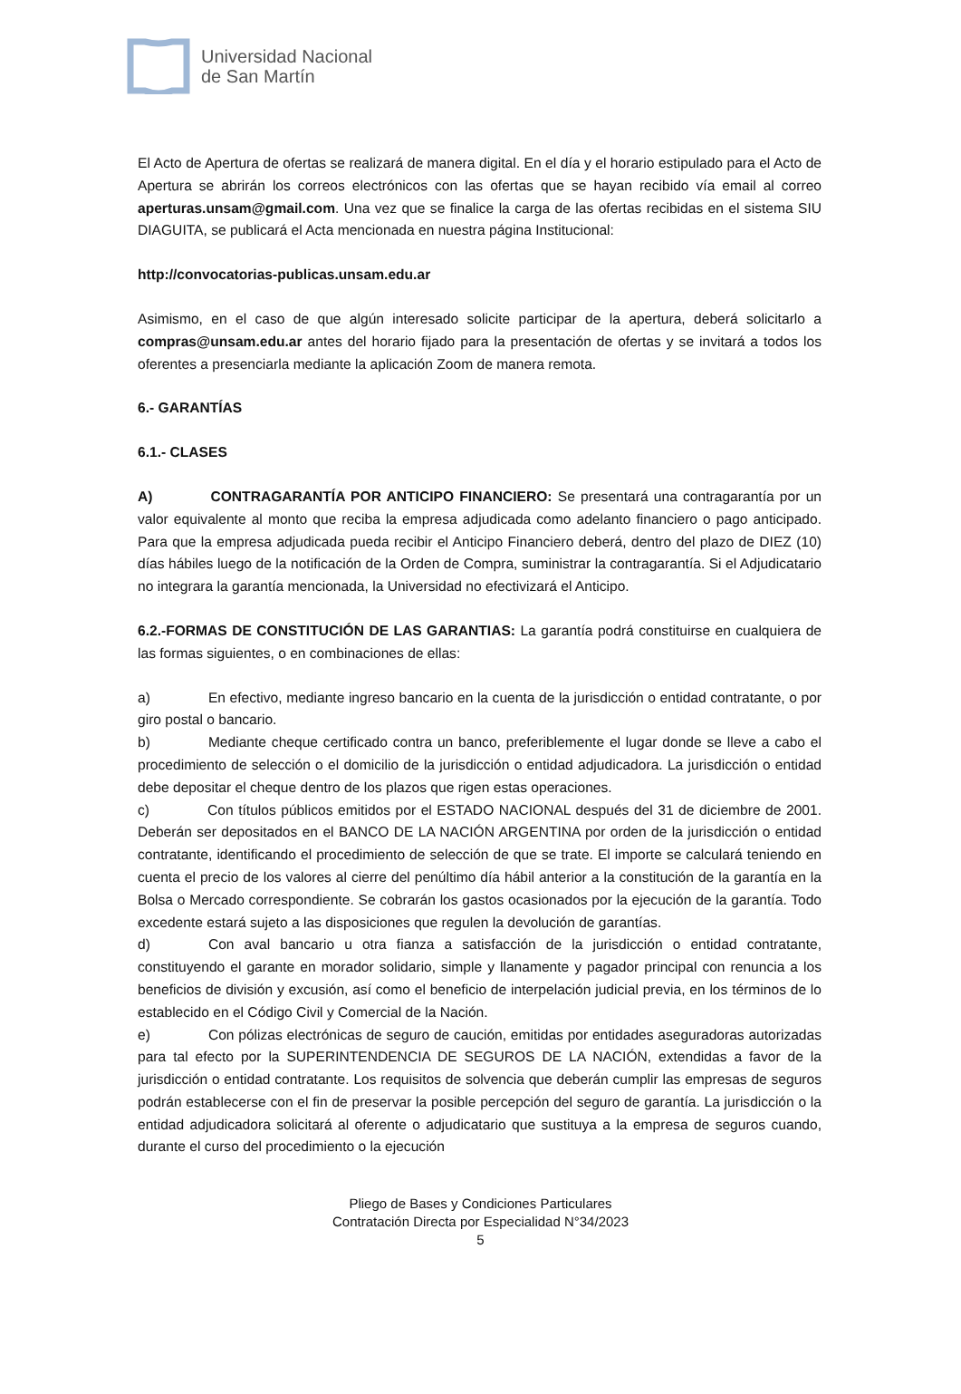Universidad Nacional
de San Martín
El Acto de Apertura de ofertas se realizará de manera digital. En el día y el horario estipulado para el Acto de Apertura se abrirán los correos electrónicos con las ofertas que se hayan recibido vía email al correo aperturas.unsam@gmail.com. Una vez que se finalice la carga de las ofertas recibidas en el sistema SIU DIAGUITA, se publicará el Acta mencionada en nuestra página Institucional:
http://convocatorias-publicas.unsam.edu.ar
Asimismo, en el caso de que algún interesado solicite participar de la apertura, deberá solicitarlo a compras@unsam.edu.ar antes del horario fijado para la presentación de ofertas y se invitará a todos los oferentes a presenciarla mediante la aplicación Zoom de manera remota.
6.- GARANTÍAS
6.1.- CLASES
A) CONTRAGARANTÍA POR ANTICIPO FINANCIERO: Se presentará una contragarantía por un valor equivalente al monto que reciba la empresa adjudicada como adelanto financiero o pago anticipado. Para que la empresa adjudicada pueda recibir el Anticipo Financiero deberá, dentro del plazo de DIEZ (10) días hábiles luego de la notificación de la Orden de Compra, suministrar la contragarantía. Si el Adjudicatario no integrara la garantía mencionada, la Universidad no efectivizará el Anticipo.
6.2.-FORMAS DE CONSTITUCIÓN DE LAS GARANTIAS: La garantía podrá constituirse en cualquiera de las formas siguientes, o en combinaciones de ellas:
a) En efectivo, mediante ingreso bancario en la cuenta de la jurisdicción o entidad contratante, o por giro postal o bancario.
b) Mediante cheque certificado contra un banco, preferiblemente el lugar donde se lleve a cabo el procedimiento de selección o el domicilio de la jurisdicción o entidad adjudicadora. La jurisdicción o entidad debe depositar el cheque dentro de los plazos que rigen estas operaciones.
c) Con títulos públicos emitidos por el ESTADO NACIONAL después del 31 de diciembre de 2001. Deberán ser depositados en el BANCO DE LA NACIÓN ARGENTINA por orden de la jurisdicción o entidad contratante, identificando el procedimiento de selección de que se trate. El importe se calculará teniendo en cuenta el precio de los valores al cierre del penúltimo día hábil anterior a la constitución de la garantía en la Bolsa o Mercado correspondiente. Se cobrarán los gastos ocasionados por la ejecución de la garantía. Todo excedente estará sujeto a las disposiciones que regulen la devolución de garantías.
d) Con aval bancario u otra fianza a satisfacción de la jurisdicción o entidad contratante, constituyendo el garante en morador solidario, simple y llanamente y pagador principal con renuncia a los beneficios de división y excusión, así como el beneficio de interpelación judicial previa, en los términos de lo establecido en el Código Civil y Comercial de la Nación.
e) Con pólizas electrónicas de seguro de caución, emitidas por entidades aseguradoras autorizadas para tal efecto por la SUPERINTENDENCIA DE SEGUROS DE LA NACIÓN, extendidas a favor de la jurisdicción o entidad contratante. Los requisitos de solvencia que deberán cumplir las empresas de seguros podrán establecerse con el fin de preservar la posible percepción del seguro de garantía. La jurisdicción o la entidad adjudicadora solicitará al oferente o adjudicatario que sustituya a la empresa de seguros cuando, durante el curso del procedimiento o la ejecución
Pliego de Bases y Condiciones Particulares
Contratación Directa por Especialidad N°34/2023
5